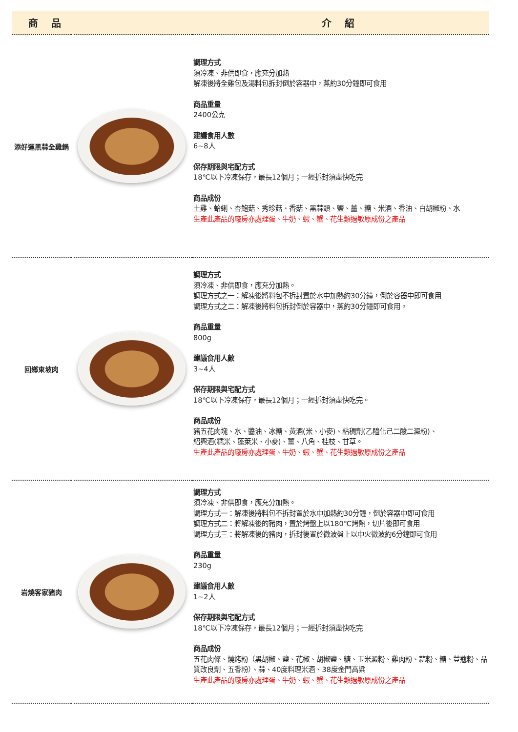| 商 品 | | 介 紹 |
| --- | --- | --- |
| 添好運黑蒜全雞鍋 | | 調理方式 須冷凍、非供即食，應充分加熱 解凍後將全雞包及湯料包拆封倒於容器中，蒸約30分鐘即可食用 商品重量 2400公克 建議食用人數 6~8人 保存期限與宅配方式 18℃以下冷凍保存，最長12個月；一經拆封須盡快吃完 商品成份 土雞、蛤蜊、杏鮑菇、秀珍菇、香菇、黑蒜頭、鹽、薑、糖、米酒、香油、白胡椒粉、水 生產此產品的廠房亦處理蛋、牛奶、蝦、蟹、花生類過敏原成份之產品 |
| 回鄉東坡肉 | | 調理方式 須冷凍、非供即食，應充分加熱。 調理方式之一：解凍後將料包不拆封置於水中加熱約30分鐘，倒於容器中即可食用 調理方式之二：解凍後將料包拆封倒於容器中，蒸約30分鐘即可食用。 商品重量 800g 建議食用人數 3~4人 保存期限與宅配方式 18℃以下冷凍保存，最長12個月；一經拆封須盡快吃完。 商品成份 豬五花肉塊、水、醬油、冰糖、黃酒(米、小麥)、粘稠劑(乙醯化己二酸二澱粉)、 紹興酒(糯米、蓬萊米、小麥)、薑、八角、桂枝、甘草。 生產此產品的廠房亦處理蛋、牛奶、蝦、蟹、花生類過敏原成份之產品 |
| 岩燒客家豬肉 | | 調理方式 須冷凍、非供即食，應充分加熱。 調理方式一：解凍後將料包不拆封置於水中加熱約30分鐘，倒於容器中即可食用 調理方式二：將解凍後的豬肉，置於烤盤上以180℃烤熱，切片後即可食用 調理方式三：將解凍後的豬肉，拆封後置於微波盤上以中火微波約6分鐘即可食用 商品重量 230g 建議食用人數 1~2人 保存期限與宅配方式 18℃以下冷凍保存，最長12個月；一經拆封須盡快吃完 商品成份 五花肉條、燒烤粉（黑胡椒、鹽、花椒、胡椒鹽、糖、玉米澱粉、雞肉粉、蒜粉、糖、荳蔻粉、品質改良劑、五香粉）、蒜、40度料理米酒、38度金門高粱 生產此產品的廠房亦處理蛋、牛奶、蝦、蟹、花生類過敏原成份之產品 |